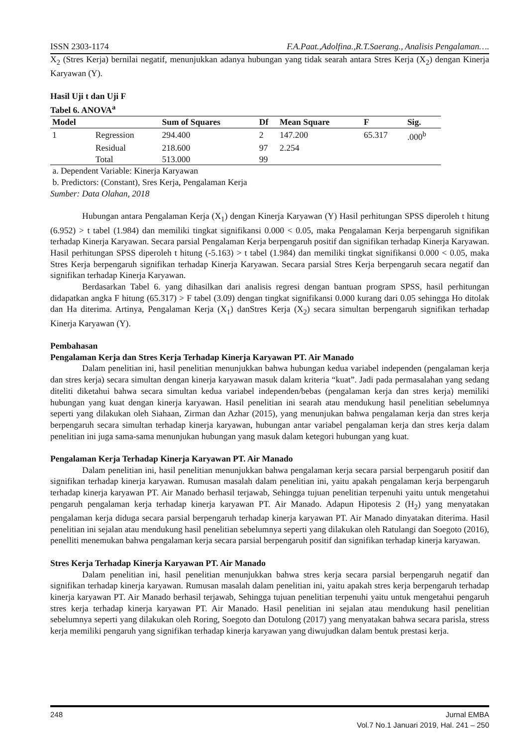ISSN 2303-1174 F.A.Paat.,Adolfina.,R.T.Saerang., Analisis Pengalaman….
X<sub>2</sub> (Stres Kerja) bernilai negatif, menunjukkan adanya hubungan yang tidak searah antara Stres Kerja (X<sub>2</sub>) dengan Kinerja Karyawan (Y).
Hasil Uji t dan Uji F
Tabel 6. ANOVA<sup>a</sup>
| Model | | Sum of Squares | Df | Mean Square | F | Sig. |
| --- | --- | --- | --- | --- | --- | --- |
| 1 | Regression | 294.400 | 2 | 147.200 | 65.317 | .000<sup>b</sup> |
| | Residual | 218.600 | 97 | 2.254 | | |
| | Total | 513.000 | 99 | | | |
a. Dependent Variable: Kinerja Karyawan
b. Predictors: (Constant), Sres Kerja, Pengalaman Kerja
Sumber: Data Olahan, 2018
Hubungan antara Pengalaman Kerja (X<sub>1</sub>) dengan Kinerja Karyawan (Y) Hasil perhitungan SPSS diperoleh t hitung (6.952) > t tabel (1.984) dan memiliki tingkat signifikansi 0.000 < 0.05, maka Pengalaman Kerja berpengaruh signifikan terhadap Kinerja Karyawan. Secara parsial Pengalaman Kerja berpengaruh positif dan signifikan terhadap Kinerja Karyawan. Hasil perhitungan SPSS diperoleh t hitung (-5.163) > t tabel (1.984) dan memiliki tingkat signifikansi 0.000 < 0.05, maka Stres Kerja berpengaruh signifikan terhadap Kinerja Karyawan. Secara parsial Stres Kerja berpengaruh secara negatif dan signifikan terhadap Kinerja Karyawan.
Berdasarkan Tabel 6. yang dihasilkan dari analisis regresi dengan bantuan program SPSS, hasil perhitungan didapatkan angka F hitung (65.317) > F tabel (3.09) dengan tingkat signifikansi 0.000 kurang dari 0.05 sehingga Ho ditolak dan Ha diterima. Artinya, Pengalaman Kerja (X<sub>1</sub>) danStres Kerja (X<sub>2</sub>) secara simultan berpengaruh signifikan terhadap Kinerja Karyawan (Y).
Pembahasan
Pengalaman Kerja dan Stres Kerja Terhadap Kinerja Karyawan PT. Air Manado
Dalam penelitian ini, hasil penelitian menunjukkan bahwa hubungan kedua variabel independen (pengalaman kerja dan stres kerja) secara simultan dengan kinerja karyawan masuk dalam kriteria “kuat”. Jadi pada permasalahan yang sedang diteliti diketahui bahwa secara simultan kedua variabel independen/bebas (pengalaman kerja dan stres kerja) memiliki hubungan yang kuat dengan kinerja karyawan. Hasil penelitian ini searah atau mendukung hasil penelitian sebelumnya seperti yang dilakukan oleh Siahaan, Zirman dan Azhar (2015), yang menunjukan bahwa pengalaman kerja dan stres kerja berpengaruh secara simultan terhadap kinerja karyawan, hubungan antar variabel pengalaman kerja dan stres kerja dalam penelitian ini juga sama-sama menunjukan hubungan yang masuk dalam ketegori hubungan yang kuat.
Pengalaman Kerja Terhadap Kinerja Karyawan PT. Air Manado
Dalam penelitian ini, hasil penelitian menunjukkan bahwa pengalaman kerja secara parsial berpengaruh positif dan signifikan terhadap kinerja karyawan. Rumusan masalah dalam penelitian ini, yaitu apakah pengalaman kerja berpengaruh terhadap kinerja karyawan PT. Air Manado berhasil terjawab, Sehingga tujuan penelitian terpenuhi yaitu untuk mengetahui pengaruh pengalaman kerja terhadap kinerja karyawan PT. Air Manado. Adapun Hipotesis 2 (H<sub>2</sub>) yang menyatakan pengalaman kerja diduga secara parsial berpengaruh terhadap kinerja karyawan PT. Air Manado dinyatakan diterima. Hasil penelitian ini sejalan atau mendukung hasil penelitian sebelumnya seperti yang dilakukan oleh Ratulangi dan Soegoto (2016), penelliti menemukan bahwa pengalaman kerja secara parsial berpengaruh positif dan signifikan terhadap kinerja karyawan.
Stres Kerja Terhadap Kinerja Karyawan PT. Air Manado
Dalam penelitian ini, hasil penelitian menunjukkan bahwa stres kerja secara parsial berpengaruh negatif dan signifikan terhadap kinerja karyawan. Rumusan masalah dalam penelitian ini, yaitu apakah stres kerja berpengaruh terhadap kinerja karyawan PT. Air Manado berhasil terjawab, Sehingga tujuan penelitian terpenuhi yaitu untuk mengetahui pengaruh stres kerja terhadap kinerja karyawan PT. Air Manado. Hasil penelitian ini sejalan atau mendukung hasil penelitian sebelumnya seperti yang dilakukan oleh Roring, Soegoto dan Dotulong (2017) yang menyatakan bahwa secara parisla, stress kerja memiliki pengaruh yang signifikan terhadap kinerja karyawan yang diwujudkan dalam bentuk prestasi kerja.
248 Jurnal EMBA
Vol.7 No.1 Januari 2019, Hal. 241 – 250